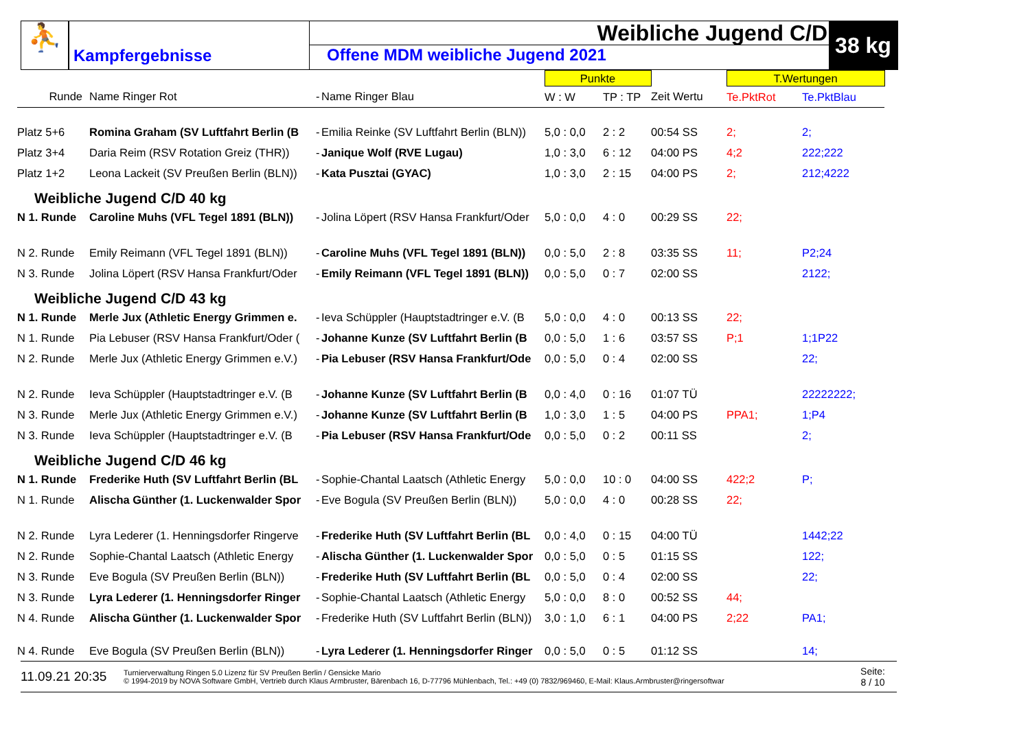⛹
Kampfergebnisse
Weibliche Jugend C/D
Offene MDM weibliche Jugend 2021
38 kg
| | | | | Punkte | | | T.Wertungen | |
| Runde | Name Ringer Rot | - | Name Ringer Blau | W : W | TP : TP | Zeit Wertu | Te.PktRot | Te.PktBlau |
| Platz 5+6 | Romina Graham (SV Luftfahrt Berlin (B | - | Emilia Reinke (SV Luftfahrt Berlin (BLN)) | 5,0 : 0,0 | 2 : 2 | 00:54 SS | 2; | 2; |
| Platz 3+4 | Daria Reim (RSV Rotation Greiz (THR)) | - | Janique Wolf (RVE Lugau) | 1,0 : 3,0 | 6 : 12 | 04:00 PS | 4;2 | 222;222 |
| Platz 1+2 | Leona Lackeit (SV Preußen Berlin (BLN)) | - | Kata Pusztai (GYAC) | 1,0 : 3,0 | 2 : 15 | 04:00 PS | 2; | 212;4222 |
| Weibliche Jugend C/D 40 kg | | | | | | | | |
| N 1. Runde | Caroline Muhs (VFL Tegel 1891 (BLN)) | - | Jolina Löpert (RSV Hansa Frankfurt/Oder | 5,0 : 0,0 | 4 : 0 | 00:29 SS | 22; | |
| N 2. Runde | Emily Reimann (VFL Tegel 1891 (BLN)) | - | Caroline Muhs (VFL Tegel 1891 (BLN)) | 0,0 : 5,0 | 2 : 8 | 03:35 SS | 11; | P2;24 |
| N 3. Runde | Jolina Löpert (RSV Hansa Frankfurt/Oder | - | Emily Reimann (VFL Tegel 1891 (BLN)) | 0,0 : 5,0 | 0 : 7 | 02:00 SS | | 2122; |
| Weibliche Jugend C/D 43 kg | | | | | | | | |
| N 1. Runde | Merle Jux (Athletic Energy Grimmen e. | - | Ieva Schüppler (Hauptstadtringer e.V. (B | 5,0 : 0,0 | 4 : 0 | 00:13 SS | 22; | |
| N 1. Runde | Pia Lebuser (RSV Hansa Frankfurt/Oder ( | - | Johanne Kunze (SV Luftfahrt Berlin (B | 0,0 : 5,0 | 1 : 6 | 03:57 SS | P;1 | 1;1P22 |
| N 2. Runde | Merle Jux (Athletic Energy Grimmen e.V.) | - | Pia Lebuser (RSV Hansa Frankfurt/Ode | 0,0 : 5,0 | 0 : 4 | 02:00 SS | | 22; |
| N 2. Runde | Ieva Schüppler (Hauptstadtringer e.V. (B | - | Johanne Kunze (SV Luftfahrt Berlin (B | 0,0 : 4,0 | 0 : 16 | 01:07 TÜ | | 22222222; |
| N 3. Runde | Merle Jux (Athletic Energy Grimmen e.V.) | - | Johanne Kunze (SV Luftfahrt Berlin (B | 1,0 : 3,0 | 1 : 5 | 04:00 PS | PPA1; | 1;P4 |
| N 3. Runde | Ieva Schüppler (Hauptstadtringer e.V. (B | - | Pia Lebuser (RSV Hansa Frankfurt/Ode | 0,0 : 5,0 | 0 : 2 | 00:11 SS | | 2; |
| Weibliche Jugend C/D 46 kg | | | | | | | | |
| N 1. Runde | Frederike Huth (SV Luftfahrt Berlin (BL | - | Sophie-Chantal Laatsch (Athletic Energy | 5,0 : 0,0 | 10 : 0 | 04:00 SS | 422;2 | P; |
| N 1. Runde | Alischa Günther (1. Luckenwalder Spor | - | Eve Bogula (SV Preußen Berlin (BLN)) | 5,0 : 0,0 | 4 : 0 | 00:28 SS | 22; | |
| N 2. Runde | Lyra Lederer (1. Henningsdorfer Ringerve | - | Frederike Huth (SV Luftfahrt Berlin (BL | 0,0 : 4,0 | 0 : 15 | 04:00 TÜ | | 1442;22 |
| N 2. Runde | Sophie-Chantal Laatsch (Athletic Energy | - | Alischa Günther (1. Luckenwalder Spor | 0,0 : 5,0 | 0 : 5 | 01:15 SS | | 122; |
| N 3. Runde | Eve Bogula (SV Preußen Berlin (BLN)) | - | Frederike Huth (SV Luftfahrt Berlin (BL | 0,0 : 5,0 | 0 : 4 | 02:00 SS | | 22; |
| N 3. Runde | Lyra Lederer (1. Henningsdorfer Ringer | - | Sophie-Chantal Laatsch (Athletic Energy | 5,0 : 0,0 | 8 : 0 | 00:52 SS | 44; | |
| N 4. Runde | Alischa Günther (1. Luckenwalder Spor | - | Frederike Huth (SV Luftfahrt Berlin (BLN)) | 3,0 : 1,0 | 6 : 1 | 04:00 PS | 2;22 | PA1; |
| N 4. Runde | Eve Bogula (SV Preußen Berlin (BLN)) | - | Lyra Lederer (1. Henningsdorfer Ringer | 0,0 : 5,0 | 0 : 5 | 01:12 SS | | 14; |
11.09.21 20:35
Turnierverwaltung Ringen 5.0 Lizenz für SV Preußen Berlin / Gensicke Mario
© 1994-2019 by NOVA Software GmbH, Vertrieb durch Klaus Armbruster, Bärenbach 16, D-77796 Mühlenbach, Tel.: +49 (0) 7832/969460, E-Mail: Klaus.Armbruster@ringersoftwar
Seite:
8 / 10